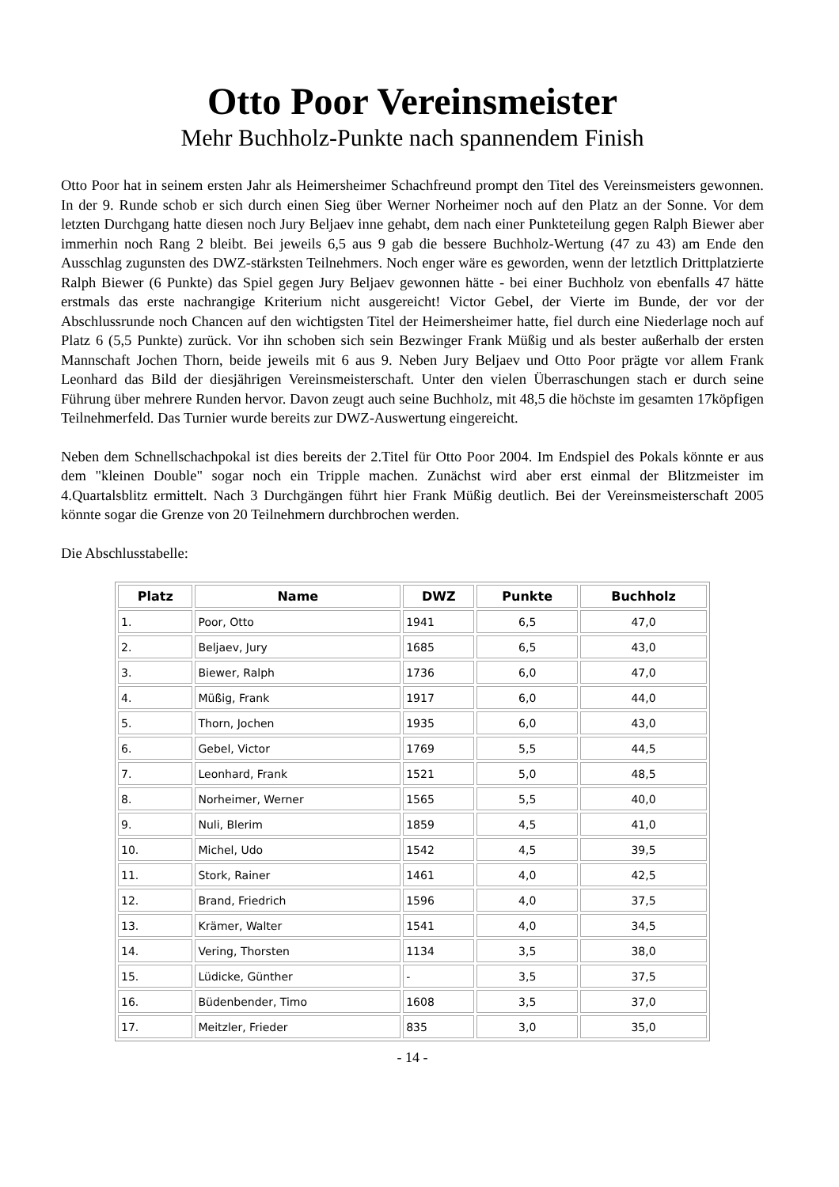Otto Poor Vereinsmeister
Mehr Buchholz-Punkte nach spannendem Finish
Otto Poor hat in seinem ersten Jahr als Heimersheimer Schachfreund prompt den Titel des Vereinsmeisters gewonnen. In der 9. Runde schob er sich durch einen Sieg über Werner Norheimer noch auf den Platz an der Sonne. Vor dem letzten Durchgang hatte diesen noch Jury Beljaev inne gehabt, dem nach einer Punkteteilung gegen Ralph Biewer aber immerhin noch Rang 2 bleibt. Bei jeweils 6,5 aus 9 gab die bessere Buchholz-Wertung (47 zu 43) am Ende den Ausschlag zugunsten des DWZ-stärksten Teilnehmers. Noch enger wäre es geworden, wenn der letztlich Drittplatzierte Ralph Biewer (6 Punkte) das Spiel gegen Jury Beljaev gewonnen hätte - bei einer Buchholz von ebenfalls 47 hätte erstmals das erste nachrangige Kriterium nicht ausgereicht! Victor Gebel, der Vierte im Bunde, der vor der Abschlussrunde noch Chancen auf den wichtigsten Titel der Heimersheimer hatte, fiel durch eine Niederlage noch auf Platz 6 (5,5 Punkte) zurück. Vor ihn schoben sich sein Bezwinger Frank Müßig und als bester außerhalb der ersten Mannschaft Jochen Thorn, beide jeweils mit 6 aus 9. Neben Jury Beljaev und Otto Poor prägte vor allem Frank Leonhard das Bild der diesjährigen Vereinsmeisterschaft. Unter den vielen Überraschungen stach er durch seine Führung über mehrere Runden hervor. Davon zeugt auch seine Buchholz, mit 48,5 die höchste im gesamten 17köpfigen Teilnehmerfeld. Das Turnier wurde bereits zur DWZ-Auswertung eingereicht.
Neben dem Schnellschachpokal ist dies bereits der 2.Titel für Otto Poor 2004. Im Endspiel des Pokals könnte er aus dem "kleinen Double" sogar noch ein Tripple machen. Zunächst wird aber erst einmal der Blitzmeister im 4.Quartalsblitz ermittelt. Nach 3 Durchgängen führt hier Frank Müßig deutlich. Bei der Vereinsmeisterschaft 2005 könnte sogar die Grenze von 20 Teilnehmern durchbrochen werden.
Die Abschlusstabelle:
| Platz | Name | DWZ | Punkte | Buchholz |
| --- | --- | --- | --- | --- |
| 1. | Poor, Otto | 1941 | 6,5 | 47,0 |
| 2. | Beljaev, Jury | 1685 | 6,5 | 43,0 |
| 3. | Biewer, Ralph | 1736 | 6,0 | 47,0 |
| 4. | Müßig, Frank | 1917 | 6,0 | 44,0 |
| 5. | Thorn, Jochen | 1935 | 6,0 | 43,0 |
| 6. | Gebel, Victor | 1769 | 5,5 | 44,5 |
| 7. | Leonhard, Frank | 1521 | 5,0 | 48,5 |
| 8. | Norheimer, Werner | 1565 | 5,5 | 40,0 |
| 9. | Nuli, Blerim | 1859 | 4,5 | 41,0 |
| 10. | Michel, Udo | 1542 | 4,5 | 39,5 |
| 11. | Stork, Rainer | 1461 | 4,0 | 42,5 |
| 12. | Brand, Friedrich | 1596 | 4,0 | 37,5 |
| 13. | Krämer, Walter | 1541 | 4,0 | 34,5 |
| 14. | Vering, Thorsten | 1134 | 3,5 | 38,0 |
| 15. | Lüdicke, Günther | - | 3,5 | 37,5 |
| 16. | Büdenbender, Timo | 1608 | 3,5 | 37,0 |
| 17. | Meitzler, Frieder | 835 | 3,0 | 35,0 |
- 14 -